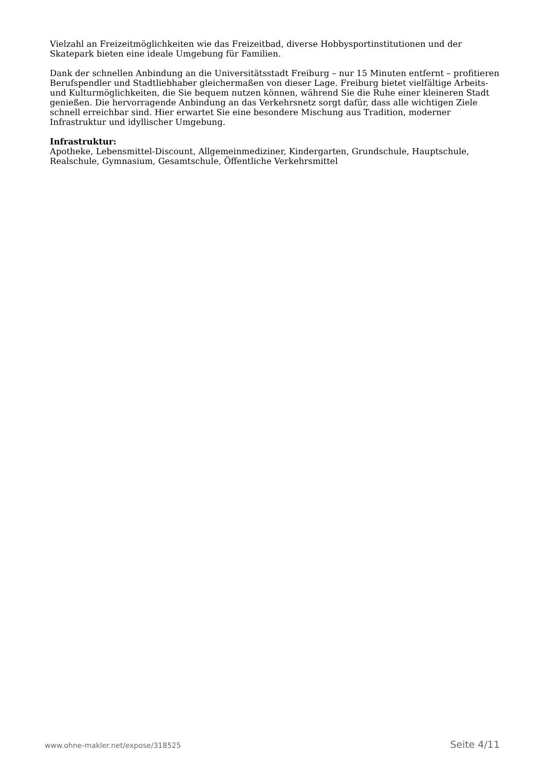Vielzahl an Freizeitmöglichkeiten wie das Freizeitbad, diverse Hobbysportinstitutionen und der Skatepark bieten eine ideale Umgebung für Familien.
Dank der schnellen Anbindung an die Universitätsstadt Freiburg – nur 15 Minuten entfernt – profitieren Berufspendler und Stadtliebhaber gleichermaßen von dieser Lage. Freiburg bietet vielfältige Arbeits- und Kulturmöglichkeiten, die Sie bequem nutzen können, während Sie die Ruhe einer kleineren Stadt genießen. Die hervorragende Anbindung an das Verkehrsnetz sorgt dafür, dass alle wichtigen Ziele schnell erreichbar sind. Hier erwartet Sie eine besondere Mischung aus Tradition, moderner Infrastruktur und idyllischer Umgebung.
Infrastruktur:
Apotheke, Lebensmittel-Discount, Allgemeinmediziner, Kindergarten, Grundschule, Hauptschule, Realschule, Gymnasium, Gesamtschule, Öffentliche Verkehrsmittel
www.ohne-makler.net/expose/318525 Seite 4/11